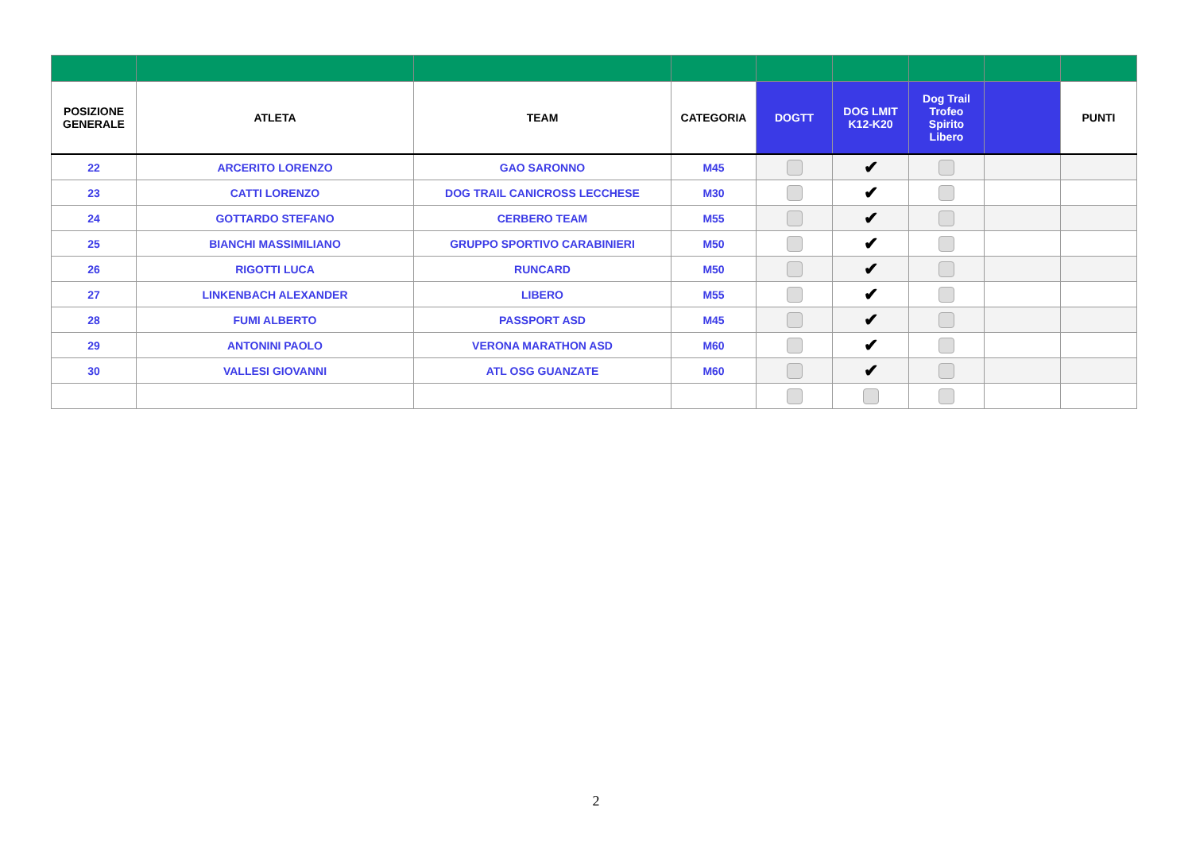| POSIZIONE GENERALE | ATLETA | TEAM | CATEGORIA | DOGTT | DOG LMIT K12-K20 | Dog Trail Trofeo Spirito Libero | | PUNTI |
| --- | --- | --- | --- | --- | --- | --- | --- | --- |
| 22 | ARCERITO LORENZO | GAO SARONNO | M45 | | ✔ | | | |
| 23 | CATTI LORENZO | DOG TRAIL CANICROSS LECCHESE | M30 | | ✔ | | | |
| 24 | GOTTARDO STEFANO | CERBERO TEAM | M55 | | ✔ | | | |
| 25 | BIANCHI MASSIMILIANO | GRUPPO SPORTIVO CARABINIERI | M50 | | ✔ | | | |
| 26 | RIGOTTI LUCA | RUNCARD | M50 | | ✔ | | | |
| 27 | LINKENBACH ALEXANDER | LIBERO | M55 | | ✔ | | | |
| 28 | FUMI ALBERTO | PASSPORT ASD | M45 | | ✔ | | | |
| 29 | ANTONINI PAOLO | VERONA MARATHON ASD | M60 | | ✔ | | | |
| 30 | VALLESI GIOVANNI | ATL OSG GUANZATE | M60 | | ✔ | | | |
2